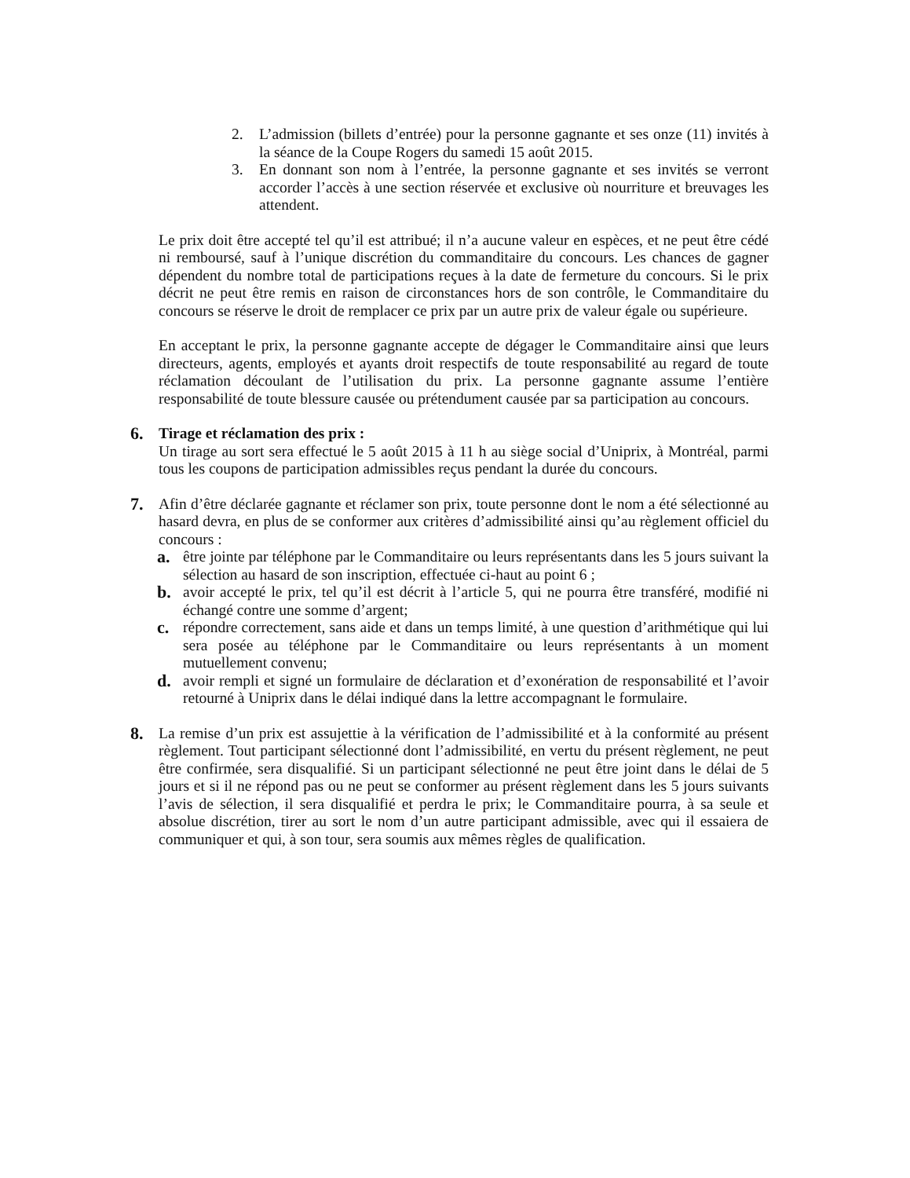2. L’admission (billets d’entrée) pour la personne gagnante et ses onze (11) invités à la séance de la Coupe Rogers du samedi 15 août 2015.
3. En donnant son nom à l’entrée, la personne gagnante et ses invités se verront accorder l’accès à une section réservée et exclusive où nourriture et breuvages les attendent.
Le prix doit être accepté tel qu’il est attribué; il n’a aucune valeur en espèces, et ne peut être cédé ni remboursé, sauf à l’unique discrétion du commanditaire du concours. Les chances de gagner dépendent du nombre total de participations reçues à la date de fermeture du concours. Si le prix décrit ne peut être remis en raison de circonstances hors de son contrôle, le Commanditaire du concours se réserve le droit de remplacer ce prix par un autre prix de valeur égale ou supérieure.
En acceptant le prix, la personne gagnante accepte de dégager le Commanditaire ainsi que leurs directeurs, agents, employés et ayants droit respectifs de toute responsabilité au regard de toute réclamation découlant de l’utilisation du prix. La personne gagnante assume l’entière responsabilité de toute blessure causée ou prétendument causée par sa participation au concours.
6. Tirage et réclamation des prix :
Un tirage au sort sera effectué le 5 août 2015 à 11 h au siège social d’Uniprix, à Montréal, parmi tous les coupons de participation admissibles reçus pendant la durée du concours.
7. Afin d’être déclarée gagnante et réclamer son prix, toute personne dont le nom a été sélectionné au hasard devra, en plus de se conformer aux critères d’admissibilité ainsi qu’au règlement officiel du concours :
a. être jointe par téléphone par le Commanditaire ou leurs représentants dans les 5 jours suivant la sélection au hasard de son inscription, effectuée ci-haut au point 6 ;
b. avoir accepté le prix, tel qu’il est décrit à l’article 5, qui ne pourra être transféré, modifié ni échangé contre une somme d’argent;
c. répondre correctement, sans aide et dans un temps limité, à une question d’arithmétique qui lui sera posée au téléphone par le Commanditaire ou leurs représentants à un moment mutuellement convenu;
d. avoir rempli et signé un formulaire de déclaration et d’exonération de responsabilité et l’avoir retourné à Uniprix dans le délai indiqué dans la lettre accompagnant le formulaire.
8. La remise d’un prix est assujettie à la vérification de l’admissibilité et à la conformité au présent règlement. Tout participant sélectionné dont l’admissibilité, en vertu du présent règlement, ne peut être confirmée, sera disqualifié. Si un participant sélectionné ne peut être joint dans le délai de 5 jours et si il ne répond pas ou ne peut se conformer au présent règlement dans les 5 jours suivants l’avis de sélection, il sera disqualifié et perdra le prix; le Commanditaire pourra, à sa seule et absolue discrétion, tirer au sort le nom d’un autre participant admissible, avec qui il essaiera de communiquer et qui, à son tour, sera soumis aux mêmes règles de qualification.